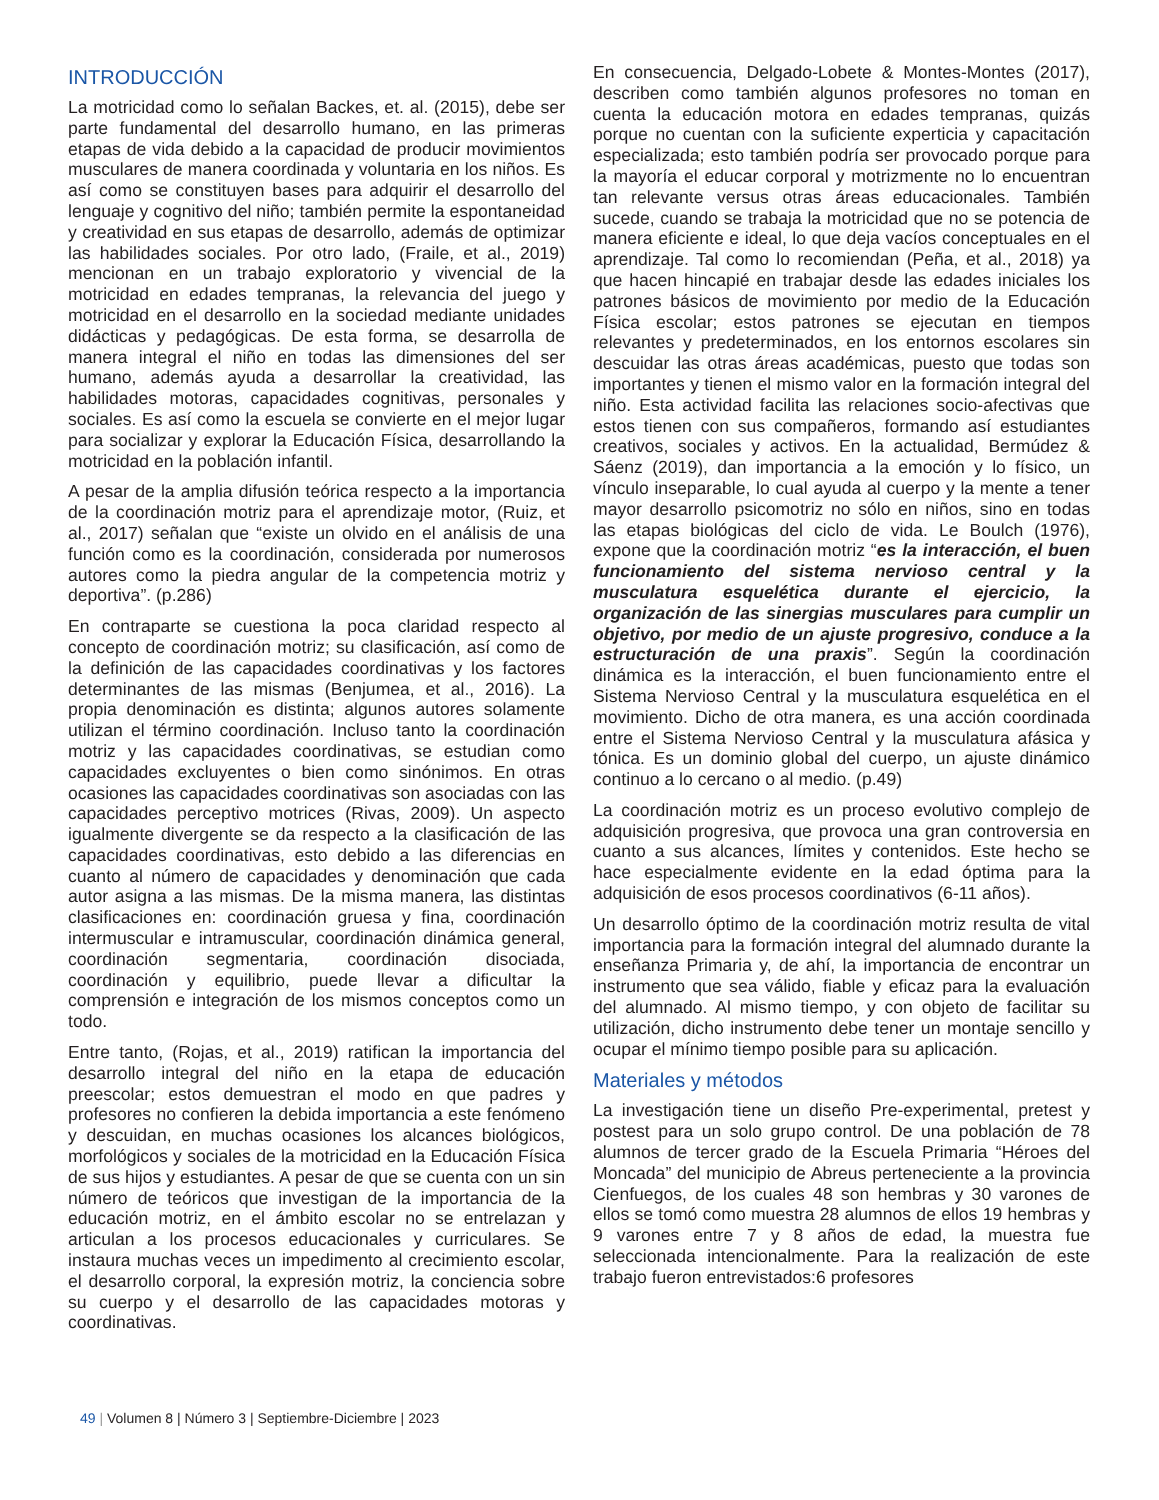INTRODUCCIÓN
La motricidad como lo señalan Backes, et. al. (2015), debe ser parte fundamental del desarrollo humano, en las primeras etapas de vida debido a la capacidad de producir movimientos musculares de manera coordinada y voluntaria en los niños. Es así como se constituyen bases para adquirir el desarrollo del lenguaje y cognitivo del niño; también permite la espontaneidad y creatividad en sus etapas de desarrollo, además de optimizar las habilidades sociales. Por otro lado, (Fraile, et al., 2019) mencionan en un trabajo exploratorio y vivencial de la motricidad en edades tempranas, la relevancia del juego y motricidad en el desarrollo en la sociedad mediante unidades didácticas y pedagógicas. De esta forma, se desarrolla de manera integral el niño en todas las dimensiones del ser humano, además ayuda a desarrollar la creatividad, las habilidades motoras, capacidades cognitivas, personales y sociales. Es así como la escuela se convierte en el mejor lugar para socializar y explorar la Educación Física, desarrollando la motricidad en la población infantil.
A pesar de la amplia difusión teórica respecto a la importancia de la coordinación motriz para el aprendizaje motor, (Ruiz, et al., 2017) señalan que “existe un olvido en el análisis de una función como es la coordinación, considerada por numerosos autores como la piedra angular de la competencia motriz y deportiva”. (p.286)
En contraparte se cuestiona la poca claridad respecto al concepto de coordinación motriz; su clasificación, así como de la definición de las capacidades coordinativas y los factores determinantes de las mismas (Benjumea, et al., 2016). La propia denominación es distinta; algunos autores solamente utilizan el término coordinación. Incluso tanto la coordinación motriz y las capacidades coordinativas, se estudian como capacidades excluyentes o bien como sinónimos. En otras ocasiones las capacidades coordinativas son asociadas con las capacidades perceptivo motrices (Rivas, 2009). Un aspecto igualmente divergente se da respecto a la clasificación de las capacidades coordinativas, esto debido a las diferencias en cuanto al número de capacidades y denominación que cada autor asigna a las mismas. De la misma manera, las distintas clasificaciones en: coordinación gruesa y fina, coordinación intermuscular e intramuscular, coordinación dinámica general, coordinación segmentaria, coordinación disociada, coordinación y equilibrio, puede llevar a dificultar la comprensión e integración de los mismos conceptos como un todo.
Entre tanto, (Rojas, et al., 2019) ratifican la importancia del desarrollo integral del niño en la etapa de educación preescolar; estos demuestran el modo en que padres y profesores no confieren la debida importancia a este fenómeno y descuidan, en muchas ocasiones los alcances biológicos, morfológicos y sociales de la motricidad en la Educación Física de sus hijos y estudiantes. A pesar de que se cuenta con un sin número de teóricos que investigan de la importancia de la educación motriz, en el ámbito escolar no se entrelazan y articulan a los procesos educacionales y curriculares. Se instaura muchas veces un impedimento al crecimiento escolar, el desarrollo corporal, la expresión motriz, la conciencia sobre su cuerpo y el desarrollo de las capacidades motoras y coordinativas.
En consecuencia, Delgado-Lobete & Montes-Montes (2017), describen como también algunos profesores no toman en cuenta la educación motora en edades tempranas, quizás porque no cuentan con la suficiente experticia y capacitación especializada; esto también podría ser provocado porque para la mayoría el educar corporal y motrizmente no lo encuentran tan relevante versus otras áreas educacionales. También sucede, cuando se trabaja la motricidad que no se potencia de manera eficiente e ideal, lo que deja vacíos conceptuales en el aprendizaje. Tal como lo recomiendan (Peña, et al., 2018) ya que hacen hincapié en trabajar desde las edades iniciales los patrones básicos de movimiento por medio de la Educación Física escolar; estos patrones se ejecutan en tiempos relevantes y predeterminados, en los entornos escolares sin descuidar las otras áreas académicas, puesto que todas son importantes y tienen el mismo valor en la formación integral del niño. Esta actividad facilita las relaciones socio-afectivas que estos tienen con sus compañeros, formando así estudiantes creativos, sociales y activos. En la actualidad, Bermúdez & Sáenz (2019), dan importancia a la emoción y lo físico, un vínculo inseparable, lo cual ayuda al cuerpo y la mente a tener mayor desarrollo psicomotriz no sólo en niños, sino en todas las etapas biológicas del ciclo de vida. Le Boulch (1976), expone que la coordinación motriz “es la interacción, el buen funcionamiento del sistema nervioso central y la musculatura esquelética durante el ejercicio, la organización de las sinergias musculares para cumplir un objetivo, por medio de un ajuste progresivo, conduce a la estructuración de una praxis”. Según la coordinación dinámica es la interacción, el buen funcionamiento entre el Sistema Nervioso Central y la musculatura esquelética en el movimiento. Dicho de otra manera, es una acción coordinada entre el Sistema Nervioso Central y la musculatura afásica y tónica. Es un dominio global del cuerpo, un ajuste dinámico continuo a lo cercano o al medio. (p.49)
La coordinación motriz es un proceso evolutivo complejo de adquisición progresiva, que provoca una gran controversia en cuanto a sus alcances, límites y contenidos. Este hecho se hace especialmente evidente en la edad óptima para la adquisición de esos procesos coordinativos (6-11 años).
Un desarrollo óptimo de la coordinación motriz resulta de vital importancia para la formación integral del alumnado durante la enseñanza Primaria y, de ahí, la importancia de encontrar un instrumento que sea válido, fiable y eficaz para la evaluación del alumnado. Al mismo tiempo, y con objeto de facilitar su utilización, dicho instrumento debe tener un montaje sencillo y ocupar el mínimo tiempo posible para su aplicación.
Materiales y métodos
La investigación tiene un diseño Pre-experimental, pretest y postest para un solo grupo control. De una población de 78 alumnos de tercer grado de la Escuela Primaria “Héroes del Moncada” del municipio de Abreus perteneciente a la provincia Cienfuegos, de los cuales 48 son hembras y 30 varones de ellos se tomó como muestra 28 alumnos de ellos 19 hembras y 9 varones entre 7 y 8 años de edad, la muestra fue seleccionada intencionalmente. Para la realización de este trabajo fueron entrevistados:6 profesores
49 | Volumen 8 | Número 3 | Septiembre-Diciembre | 2023